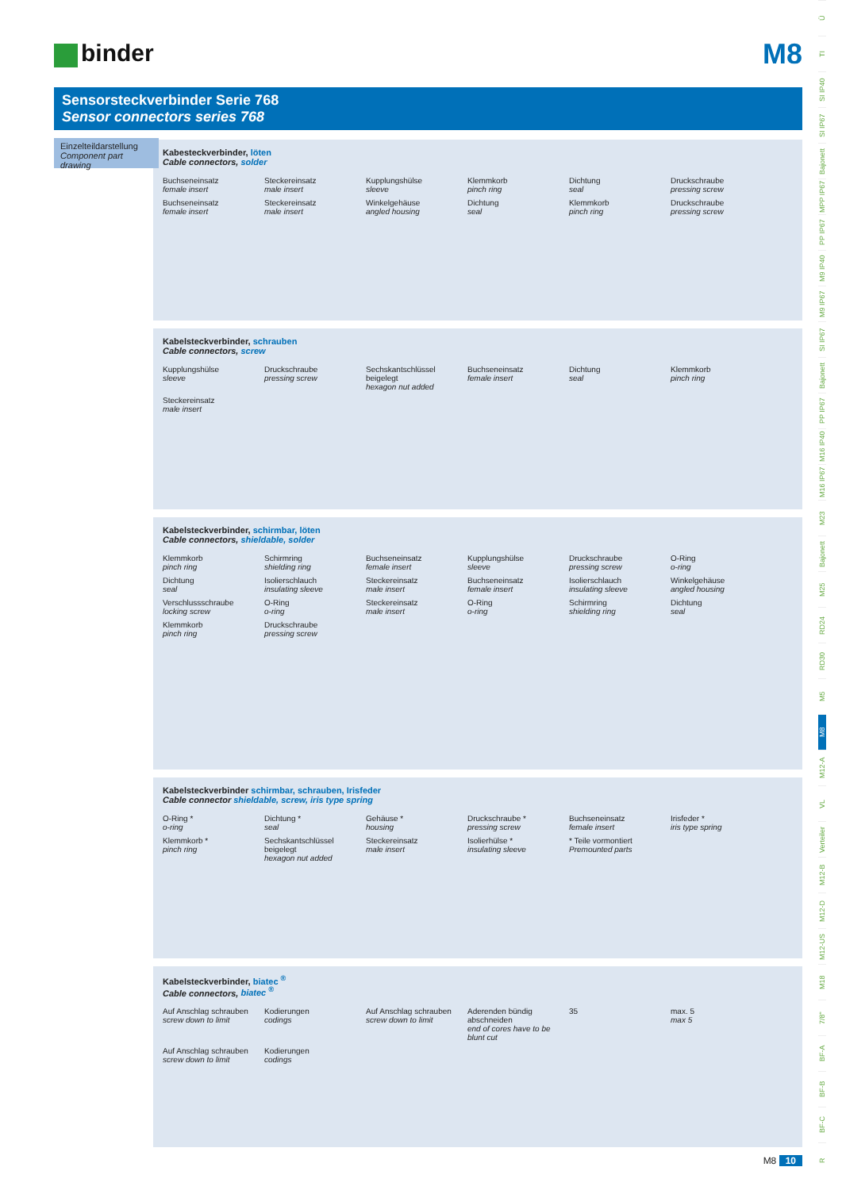binder
M8
Sensorsteckverbinder Serie 768
Sensor connectors series 768
Einzelteildarstellung
Component part drawing
Kabesteckverbinder, löten
Cable connectors, solder
Buchseneinsatz
female insert
Steckereinsatz
male insert
Kupplungshülse
sleeve
Klemmkorb
pinch ring
Dichtung
seal
Druckschraube
pressing screw
Buchseneinsatz
female insert
Steckereinsatz
male insert
Winkelgehäuse
angled housing
Dichtung
seal
Klemmkorb
pinch ring
Druckschraube
pressing screw
Kabelsteckverbinder, schrauben
Cable connectors, screw
Kupplungshülse
sleeve
Druckschraube
pressing screw
Sechskantschlüssel beigelegt
hexagon nut added
Buchseneinsatz
female insert
Dichtung
seal
Klemmkorb
pinch ring
Steckereinsatz
male insert
Kabelsteckverbinder, schirmbar, löten
Cable connectors, shieldable, solder
Klemmkorb
pinch ring
Schirmring
shielding ring
Buchseneinsatz
female insert
Kupplungshülse
sleeve
Druckschraube
pressing screw
O-Ring
o-ring
Dichtung
seal
Isolierschlauch
insulating sleeve
Steckereinsatz
male insert
Buchseneinsatz
female insert
Isolierschlauch
insulating sleeve
Winkelgehäuse
angled housing
Verschlussschraube
locking screw
O-Ring
o-ring
Steckereinsatz
male insert
O-Ring
o-ring
Schirmring
shielding ring
Dichtung
seal
Klemmkorb
pinch ring
Druckschraube
pressing screw
Kabelsteckverbinder schirmbar, schrauben, Irisfeder
Cable connector shieldable, screw, iris type spring
O-Ring *
o-ring
Dichtung *
seal
Gehäuse *
housing
Druckschraube *
pressing screw
Buchseneinsatz
female insert
Irisfeder *
iris type spring
Klemmkorb *
pinch ring
Sechskantschlüssel beigelegt
hexagon nut added
Steckereinsatz
male insert
Isolierhülse *
insulating sleeve
* Teile vormontiert
Premounted parts
Kabelsteckverbinder, biatec <sup>®</sup>
Cable connectors, biatec <sup>®</sup>
Auf Anschlag schrauben
screw down to limit
Kodierungen
codings
Auf Anschlag schrauben
screw down to limit
Aderenden bündig abschneiden
end of cores have to be blunt cut
35
max. 5
max 5
Auf Anschlag schrauben
screw down to limit
Kodierungen
codings
M8 10
Ü
TI
SI IP40
SI IP67
Bajonett
MPP IP67
PP IP67
M9 IP40
M9 IP67
SI IP67
Bajonett
PP IP67
M16 IP40
M16 IP67
M23
Bajonett
M25
RD24
RD30
M5
M8
M12-A
VL
Verteiler
M12-B
M12-D
M12-US
M18
7/8"
BF-A
BF-B
BF-C
R